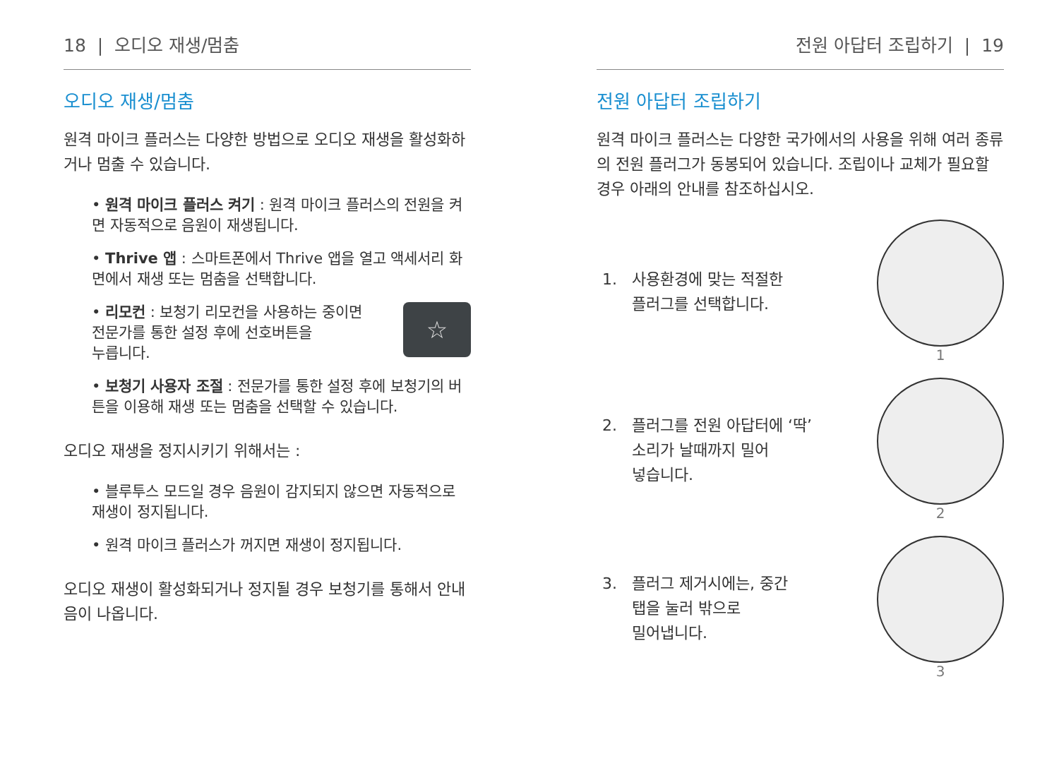18 | 오디오 재생/멈춤
오디오 재생/멈춤
원격 마이크 플러스는 다양한 방법으로 오디오 재생을 활성화하거나 멈출 수 있습니다.
• 원격 마이크 플러스 켜기 : 원격 마이크 플러스의 전원을 켜면 자동적으로 음원이 재생됩니다.
• Thrive 앱 : 스마트폰에서 Thrive 앱을 열고 액세서리 화면에서 재생 또는 멈춤을 선택합니다.
☆
• 리모컨 : 보청기 리모컨을 사용하는 중이면
전문가를 통한 설정 후에 선호버튼을
누릅니다.
• 보청기 사용자 조절 : 전문가를 통한 설정 후에 보청기의 버튼을 이용해 재생 또는 멈춤을 선택할 수 있습니다.
오디오 재생을 정지시키기 위해서는 :
• 블루투스 모드일 경우 음원이 감지되지 않으면 자동적으로 재생이 정지됩니다.
• 원격 마이크 플러스가 꺼지면 재생이 정지됩니다.
오디오 재생이 활성화되거나 정지될 경우 보청기를 통해서 안내음이 나옵니다.
전원 아답터 조립하기 | 19
전원 아답터 조립하기
원격 마이크 플러스는 다양한 국가에서의 사용을 위해 여러 종류의 전원 플러그가 동봉되어 있습니다. 조립이나 교체가 필요할 경우 아래의 안내를 참조하십시오.
1. 사용환경에 맞는 적절한
플러그를 선택합니다.
1
2. 플러그를 전원 아답터에 ‘딱’
소리가 날때까지 밀어
넣습니다.
2
3. 플러그 제거시에는, 중간
탭을 눌러 밖으로
밀어냅니다.
3